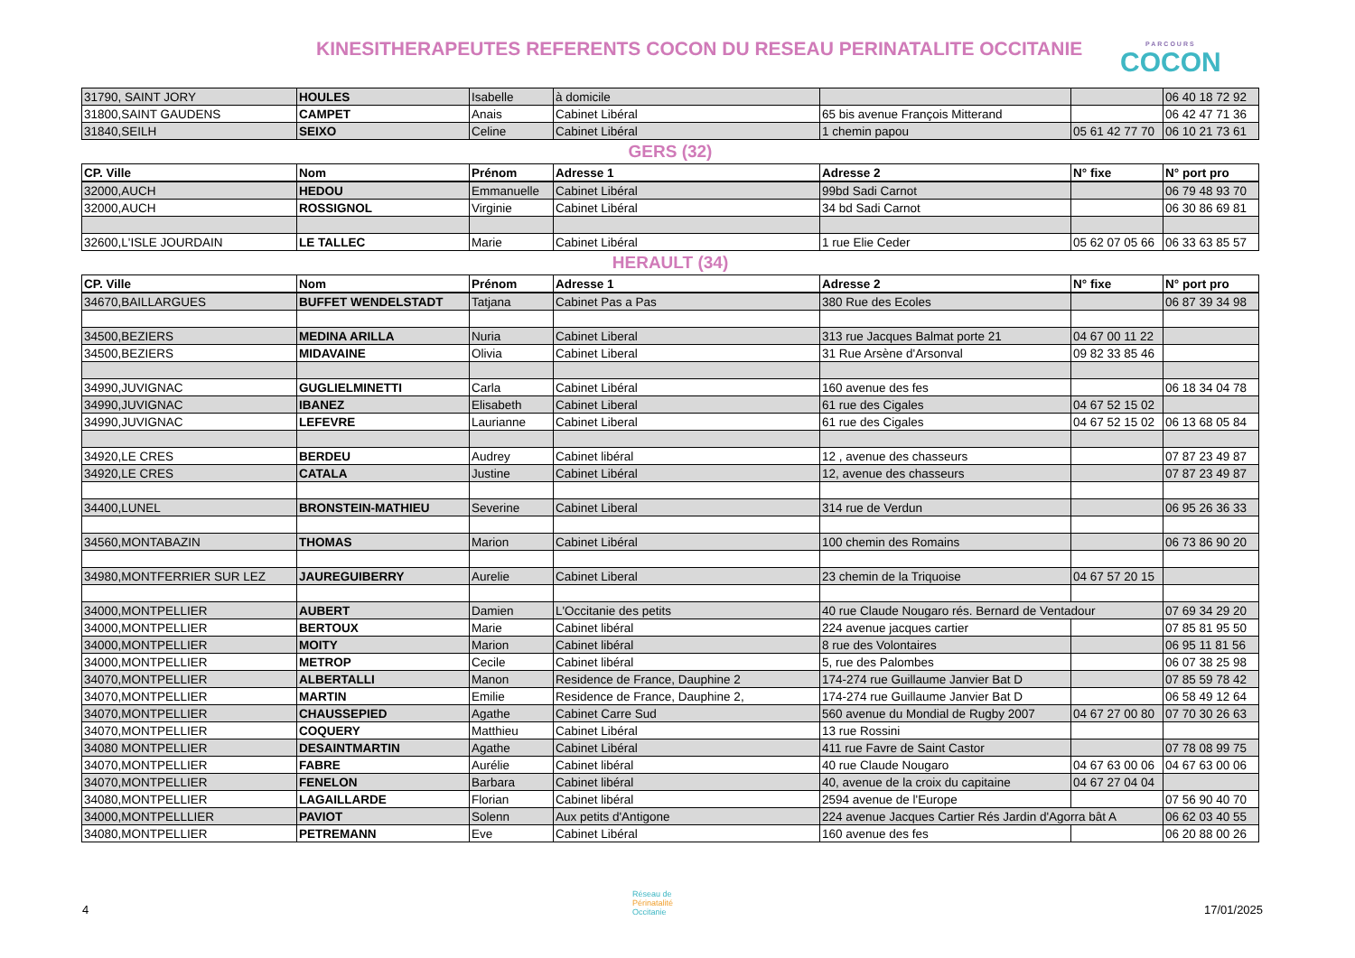KINESITHERAPEUTES REFERENTS COCON DU RESEAU PERINATALITE OCCITANIE
PARCOURS
COCON
| 31790, SAINT JORY | HOULES | Isabelle | à domicile | | | 06 40 18 72 92 |
| 31800,SAINT GAUDENS | CAMPET | Anais | Cabinet Libéral | 65 bis avenue François Mitterand | | 06 42 47 71 36 |
| 31840,SEILH | SEIXO | Celine | Cabinet Libéral | 1 chemin papou | 05 61 42 77 70 | 06 10 21 73 61 |
GERS (32)
| CP. Ville | Nom | Prénom | Adresse 1 | Adresse 2 | N° fixe | N° port pro |
| --- | --- | --- | --- | --- | --- | --- |
| 32000,AUCH | HEDOU | Emmanuelle | Cabinet Libéral | 99bd Sadi Carnot | | 06 79 48 93 70 |
| 32000,AUCH | ROSSIGNOL | Virginie | Cabinet Libéral | 34 bd Sadi Carnot | | 06 30 86 69 81 |
| 32600,L'ISLE JOURDAIN | LE TALLEC | Marie | Cabinet Libéral | 1 rue Elie Ceder | 05 62 07 05 66 | 06 33 63 85 57 |
HERAULT (34)
| CP. Ville | Nom | Prénom | Adresse 1 | Adresse 2 | N° fixe | N° port pro |
| --- | --- | --- | --- | --- | --- | --- |
| 34670,BAILLARGUES | BUFFET WENDELSTADT | Tatjana | Cabinet Pas a Pas | 380 Rue des Ecoles | | 06 87 39 34 98 |
| 34500,BEZIERS | MEDINA ARILLA | Nuria | Cabinet Liberal | 313 rue Jacques Balmat porte 21 | 04 67 00 11 22 | |
| 34500,BEZIERS | MIDAVAINE | Olivia | Cabinet Liberal | 31 Rue Arsène d'Arsonval | 09 82 33 85 46 | |
| 34990,JUVIGNAC | GUGLIELMINETTI | Carla | Cabinet Libéral | 160 avenue des fes | | 06 18 34 04 78 |
| 34990,JUVIGNAC | IBANEZ | Elisabeth | Cabinet Liberal | 61 rue des Cigales | 04 67 52 15 02 | |
| 34990,JUVIGNAC | LEFEVRE | Laurianne | Cabinet Liberal | 61 rue des Cigales | 04 67 52 15 02 | 06 13 68 05 84 |
| 34920,LE CRES | BERDEU | Audrey | Cabinet libéral | 12 , avenue des chasseurs | | 07 87 23 49 87 |
| 34920,LE CRES | CATALA | Justine | Cabinet Libéral | 12, avenue des chasseurs | | 07 87 23 49 87 |
| 34400,LUNEL | BRONSTEIN-MATHIEU | Severine | Cabinet Liberal | 314 rue de Verdun | | 06 95 26 36 33 |
| 34560,MONTABAZIN | THOMAS | Marion | Cabinet Libéral | 100 chemin des Romains | | 06 73 86 90 20 |
| 34980,MONTFERRIER SUR LEZ | JAUREGUIBERRY | Aurelie | Cabinet Liberal | 23 chemin de la Triquoise | 04 67 57 20 15 | |
| 34000,MONTPELLIER | AUBERT | Damien | L'Occitanie des petits | 40 rue Claude Nougaro rés. Bernard de Ventadour | | 07 69 34 29 20 |
| 34000,MONTPELLIER | BERTOUX | Marie | Cabinet libéral | 224 avenue jacques cartier | | 07 85 81 95 50 |
| 34000,MONTPELLIER | MOITY | Marion | Cabinet libéral | 8 rue des Volontaires | | 06 95 11 81 56 |
| 34000,MONTPELLIER | METROP | Cecile | Cabinet libéral | 5, rue des Palombes | | 06 07 38 25 98 |
| 34070,MONTPELLIER | ALBERTALLI | Manon | Residence de France, Dauphine 2 | 174-274 rue Guillaume Janvier Bat D | | 07 85 59 78 42 |
| 34070,MONTPELLIER | MARTIN | Emilie | Residence de France, Dauphine 2, | 174-274 rue Guillaume Janvier Bat D | | 06 58 49 12 64 |
| 34070,MONTPELLIER | CHAUSSEPIED | Agathe | Cabinet Carre Sud | 560 avenue du Mondial de Rugby 2007 | 04 67 27 00 80 | 07 70 30 26 63 |
| 34070,MONTPELLIER | COQUERY | Matthieu | Cabinet Libéral | 13 rue Rossini | | |
| 34080 MONTPELLIER | DESAINTMARTIN | Agathe | Cabinet Libéral | 411 rue Favre de Saint Castor | | 07 78 08 99 75 |
| 34070,MONTPELLIER | FABRE | Aurélie | Cabinet libéral | 40 rue Claude Nougaro | 04 67 63 00 06 | 04 67 63 00 06 |
| 34070,MONTPELLIER | FENELON | Barbara | Cabinet libéral | 40, avenue de la croix du capitaine | 04 67 27 04 04 | |
| 34080,MONTPELLIER | LAGAILLARDE | Florian | Cabinet libéral | 2594 avenue de l'Europe | | 07 56 90 40 70 |
| 34000,MONTPELLLIER | PAVIOT | Solenn | Aux petits d'Antigone | 224 avenue Jacques Cartier Rés Jardin d'Agorra bât A | | 06 62 03 40 55 |
| 34080,MONTPELLIER | PETREMANN | Eve | Cabinet Libéral | 160 avenue des fes | | 06 20 88 00 26 |
4
Réseau de
Périnatalité
Occitanie
17/01/2025